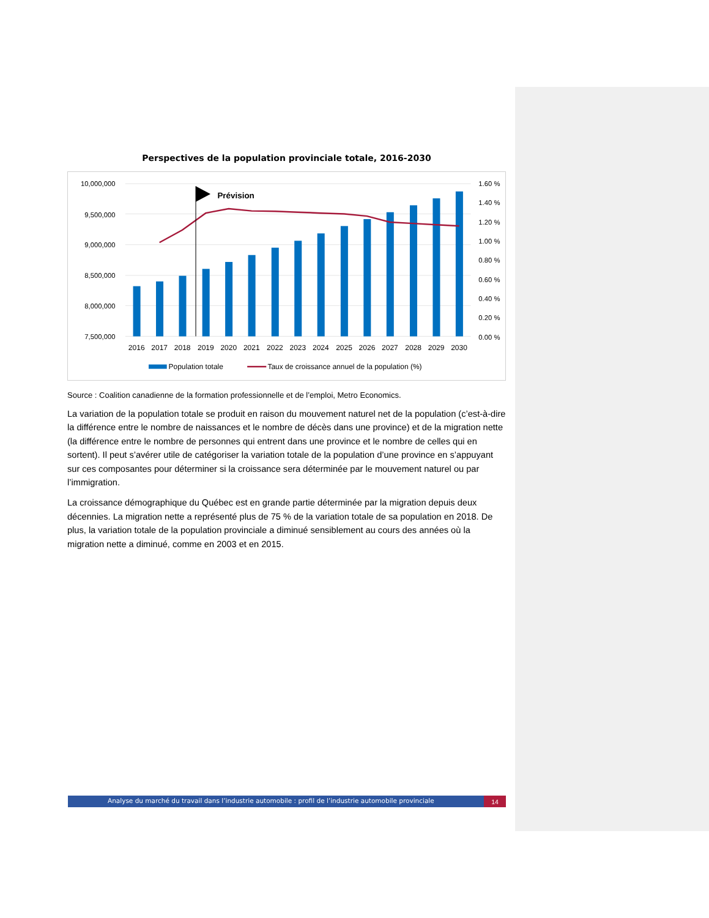Perspectives de la population provinciale totale, 2016-2030
Prévision
10,000,000
9,500,000
9,000,000
8,500,000
8,000,000
7,500,000
1.60 %
1.40 %
1.20 %
1.00 %
0.80 %
0.60 %
0.40 %
0.20 %
0.00 %
2016
2017
2018
2019
2020
2021
2022
2023
2024
2025
2026
2027
2028
2029
2030
Population totale
Taux de croissance annuel de la population (%)
Source : Coalition canadienne de la formation professionnelle et de l’emploi, Metro Economics.
La variation de la population totale se produit en raison du mouvement naturel net de la population (c’est-à-dire la différence entre le nombre de naissances et le nombre de décès dans une province) et de la migration nette (la différence entre le nombre de personnes qui entrent dans une province et le nombre de celles qui en sortent). Il peut s’avérer utile de catégoriser la variation totale de la population d’une province en s’appuyant sur ces composantes pour déterminer si la croissance sera déterminée par le mouvement naturel ou par l’immigration.
La croissance démographique du Québec est en grande partie déterminée par la migration depuis deux décennies. La migration nette a représenté plus de 75 % de la variation totale de sa population en 2018. De plus, la variation totale de la population provinciale a diminué sensiblement au cours des années où la migration nette a diminué, comme en 2003 et en 2015.
Analyse du marché du travail dans l’industrie automobile : profil de l’industrie automobile provinciale
14